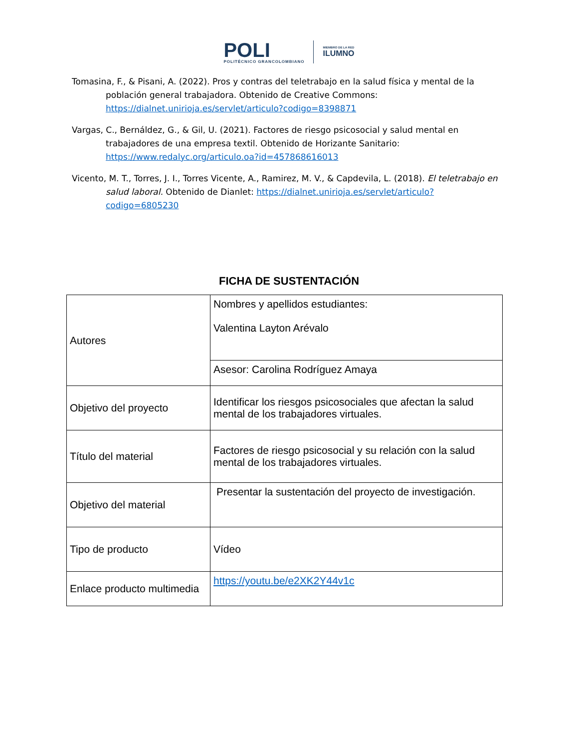POLI
POLITÉCNICO GRANCOLOMBIANO
MIEMBRO DE LA RED
ILUMNO
Tomasina, F., & Pisani, A. (2022). Pros y contras del teletrabajo en la salud física y mental de la población general trabajadora. Obtenido de Creative Commons: https://dialnet.unirioja.es/servlet/articulo?codigo=8398871
Vargas, C., Bernáldez, G., & Gil, U. (2021). Factores de riesgo psicosocial y salud mental en trabajadores de una empresa textil. Obtenido de Horizante Sanitario: https://www.redalyc.org/articulo.oa?id=457868616013
Vicento, M. T., Torres, J. I., Torres Vicente, A., Ramirez, M. V., & Capdevila, L. (2018). El teletrabajo en salud laboral. Obtenido de Dianlet: https://dialnet.unirioja.es/servlet/articulo?codigo=6805230
FICHA DE SUSTENTACIÓN
| Autores | Nombres y apellidos estudiantes: Valentina Layton Arévalo |
| | Asesor: Carolina Rodríguez Amaya |
| Objetivo del proyecto | Identificar los riesgos psicosociales que afectan la salud mental de los trabajadores virtuales. |
| Título del material | Factores de riesgo psicosocial y su relación con la salud mental de los trabajadores virtuales. |
| Objetivo del material | Presentar la sustentación del proyecto de investigación. |
| Tipo de producto | Vídeo |
| Enlace producto multimedia | https://youtu.be/e2XK2Y44v1c |